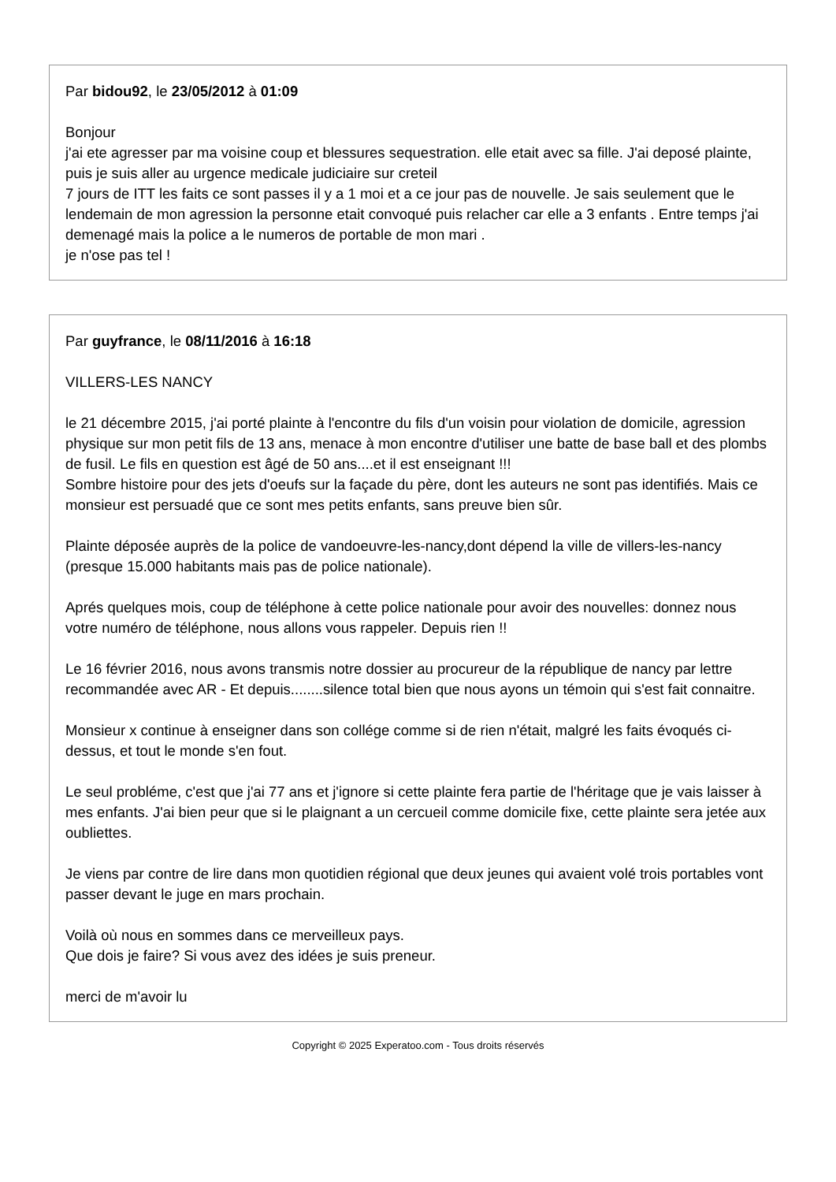Par bidou92, le 23/05/2012 à 01:09
Bonjour
j'ai ete agresser par ma voisine coup et blessures sequestration. elle etait avec sa fille. J'ai deposé plainte, puis je suis aller au urgence medicale judiciaire sur creteil
7 jours de ITT les faits ce sont passes il y a 1 moi et a ce jour pas de nouvelle. Je sais seulement que le lendemain de mon agression la personne etait convoqué puis relacher car elle a 3 enfants . Entre temps j'ai demenagé mais la police a le numeros de portable de mon mari .
je n'ose pas tel !
Par guyfrance, le 08/11/2016 à 16:18
VILLERS-LES NANCY
le 21 décembre 2015, j'ai porté plainte à l'encontre du fils d'un voisin pour violation de domicile, agression physique sur mon petit fils de 13 ans, menace à mon encontre d'utiliser une batte de base ball et des plombs de fusil. Le fils en question est âgé de 50 ans....et il est enseignant !!!
Sombre histoire pour des jets d'oeufs sur la façade du père, dont les auteurs ne sont pas identifiés. Mais ce monsieur est persuadé que ce sont mes petits enfants, sans preuve bien sûr.
Plainte déposée auprès de la police de vandoeuvre-les-nancy,dont dépend la ville de villers-les-nancy (presque 15.000 habitants mais pas de police nationale).
Aprés quelques mois, coup de téléphone à cette police nationale pour avoir des nouvelles: donnez nous votre numéro de téléphone, nous allons vous rappeler. Depuis rien !!
Le 16 février 2016, nous avons transmis notre dossier au procureur de la république de nancy par lettre recommandée avec AR - Et depuis........silence total bien que nous ayons un témoin qui s'est fait connaitre.
Monsieur x continue à enseigner dans son collége comme si de rien n'était, malgré les faits évoqués ci-dessus, et tout le monde s'en fout.
Le seul probléme, c'est que j'ai 77 ans et j'ignore si cette plainte fera partie de l'héritage que je vais laisser à mes enfants. J'ai bien peur que si le plaignant a un cercueil comme domicile fixe, cette plainte sera jetée aux oubliettes.
Je viens par contre de lire dans mon quotidien régional que deux jeunes qui avaient volé trois portables vont passer devant le juge en mars prochain.
Voilà où nous en sommes dans ce merveilleux pays.
Que dois je faire? Si vous avez des idées je suis preneur.
merci de m'avoir lu
Copyright © 2025 Experatoo.com - Tous droits réservés